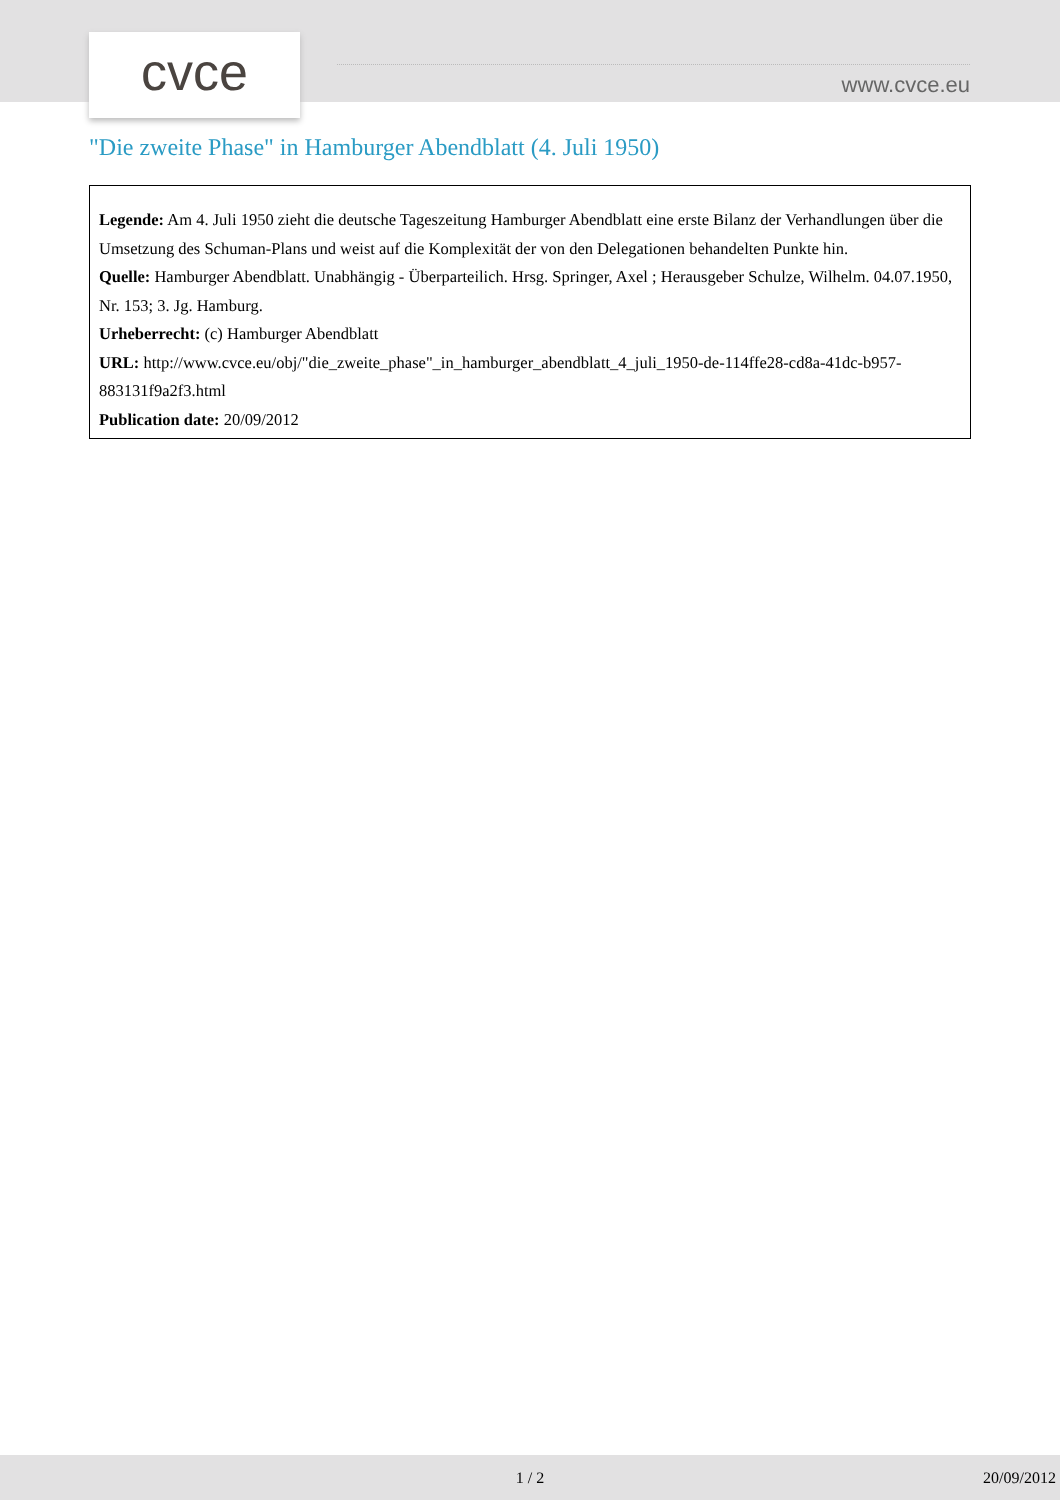cvce www.cvce.eu
"Die zweite Phase" in Hamburger Abendblatt (4. Juli 1950)
Legende: Am 4. Juli 1950 zieht die deutsche Tageszeitung Hamburger Abendblatt eine erste Bilanz der Verhandlungen über die Umsetzung des Schuman-Plans und weist auf die Komplexität der von den Delegationen behandelten Punkte hin.
Quelle: Hamburger Abendblatt. Unabhängig - Überparteilich. Hrsg. Springer, Axel ; Herausgeber Schulze, Wilhelm. 04.07.1950, Nr. 153; 3. Jg. Hamburg.
Urheberrecht: (c) Hamburger Abendblatt
URL: http://www.cvce.eu/obj/"die_zweite_phase"_in_hamburger_abendblatt_4_juli_1950-de-114ffe28-cd8a-41dc-b957-883131f9a2f3.html
Publication date: 20/09/2012
1 / 2 20/09/2012